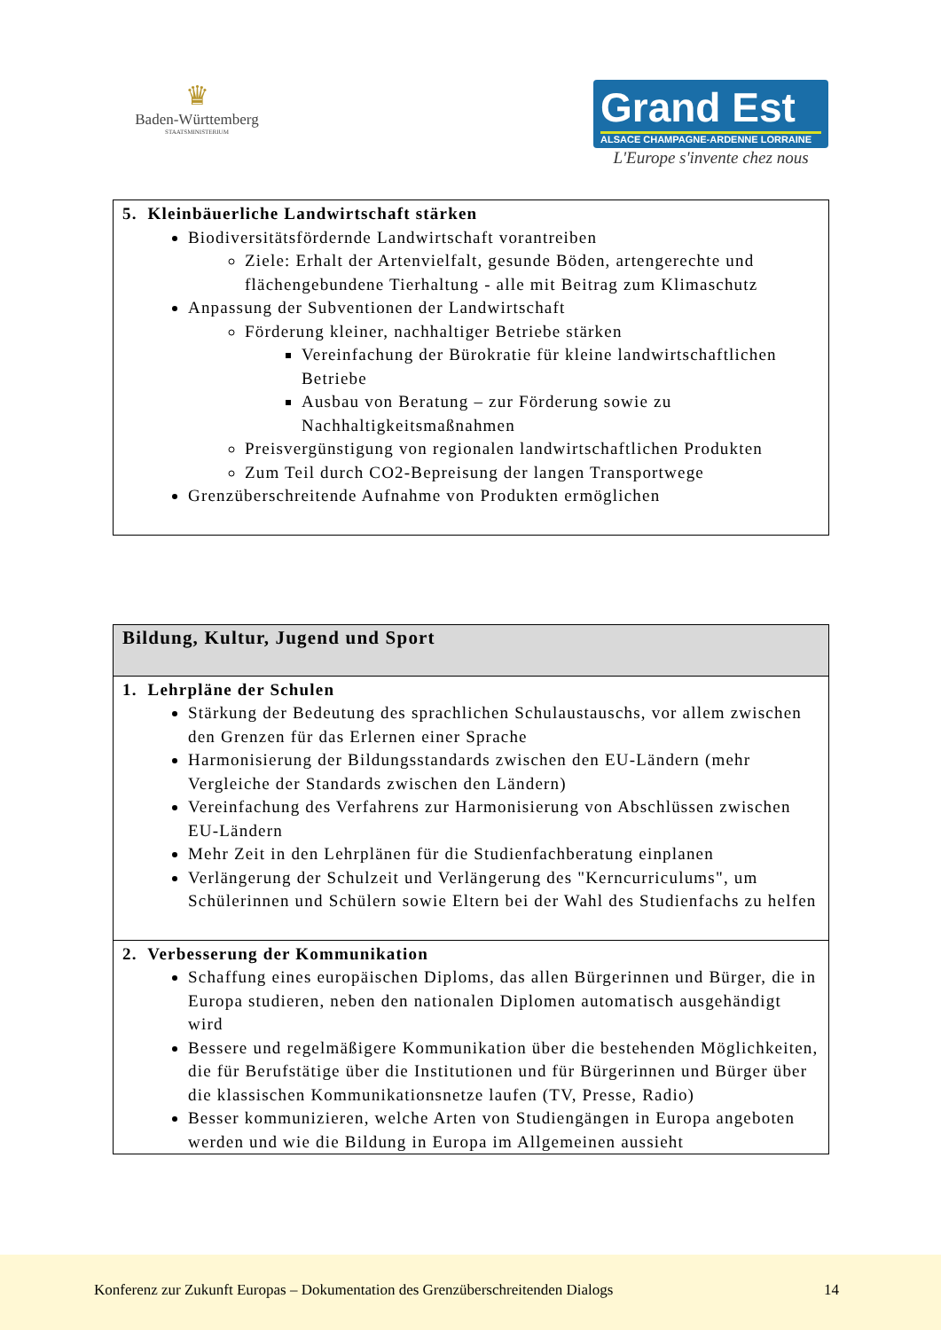♛
Baden-Württemberg
STAATSMINISTERIUM
Grand Est
ALSACE CHAMPAGNE-ARDENNE LORRAINE
L'Europe s'invente chez nous
| 5. Kleinbäuerliche Landwirtschaft stärken Biodiversitätsfördernde Landwirtschaft vorantreiben Ziele: Erhalt der Artenvielfalt, gesunde Böden, artengerechte und flächengebundene Tierhaltung - alle mit Beitrag zum Klimaschutz Anpassung der Subventionen der Landwirtschaft Förderung kleiner, nachhaltiger Betriebe stärken Vereinfachung der Bürokratie für kleine landwirtschaftlichen Betriebe Ausbau von Beratung – zur Förderung sowie zu Nachhaltigkeitsmaßnahmen Preisvergünstigung von regionalen landwirtschaftlichen Produkten Zum Teil durch CO2-Bepreisung der langen Transportwege Grenzüberschreitende Aufnahme von Produkten ermöglichen |
| Bildung, Kultur, Jugend und Sport |
| --- |
| 1. Lehrpläne der Schulen Stärkung der Bedeutung des sprachlichen Schulaustauschs, vor allem zwischen den Grenzen für das Erlernen einer Sprache Harmonisierung der Bildungsstandards zwischen den EU-Ländern (mehr Vergleiche der Standards zwischen den Ländern) Vereinfachung des Verfahrens zur Harmonisierung von Abschlüssen zwischen EU-Ländern Mehr Zeit in den Lehrplänen für die Studienfachberatung einplanen Verlängerung der Schulzeit und Verlängerung des "Kerncurriculums", um Schülerinnen und Schülern sowie Eltern bei der Wahl des Studienfachs zu helfen |
| 2. Verbesserung der Kommunikation Schaffung eines europäischen Diploms, das allen Bürgerinnen und Bürger, die in Europa studieren, neben den nationalen Diplomen automatisch ausgehändigt wird Bessere und regelmäßigere Kommunikation über die bestehenden Möglichkeiten, die für Berufstätige über die Institutionen und für Bürgerinnen und Bürger über die klassischen Kommunikationsnetze laufen (TV, Presse, Radio) Besser kommunizieren, welche Arten von Studiengängen in Europa angeboten werden und wie die Bildung in Europa im Allgemeinen aussieht |
Konferenz zur Zukunft Europas – Dokumentation des Grenzüberschreitenden Dialogs 14